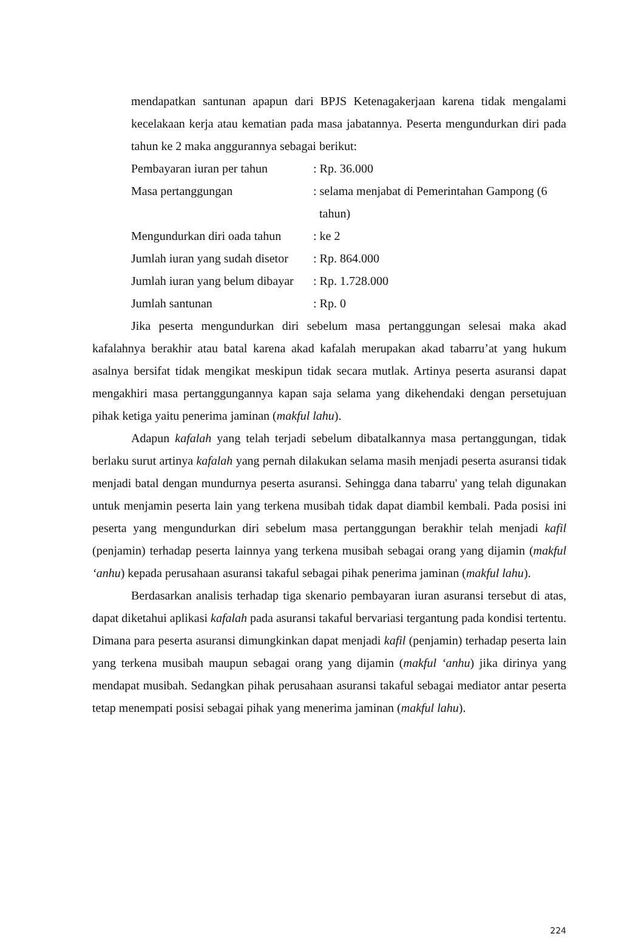mendapatkan santunan apapun dari BPJS Ketenagakerjaan karena tidak mengalami kecelakaan kerja atau kematian pada masa jabatannya. Peserta mengundurkan diri pada tahun ke 2 maka anggurannya sebagai berikut:
| Pembayaran iuran per tahun | : Rp. 36.000 |
| Masa pertanggungan | : selama menjabat di Pemerintahan Gampong (6 tahun) |
| Mengundurkan diri oada tahun | : ke 2 |
| Jumlah iuran yang sudah disetor | : Rp. 864.000 |
| Jumlah iuran yang belum dibayar | : Rp. 1.728.000 |
| Jumlah santunan | : Rp. 0 |
Jika peserta mengundurkan diri sebelum masa pertanggungan selesai maka akad kafalahnya berakhir atau batal karena akad kafalah merupakan akad tabarru’at yang hukum asalnya bersifat tidak mengikat meskipun tidak secara mutlak. Artinya peserta asuransi dapat mengakhiri masa pertanggungannya kapan saja selama yang dikehendaki dengan persetujuan pihak ketiga yaitu penerima jaminan (makful lahu).
Adapun kafalah yang telah terjadi sebelum dibatalkannya masa pertanggungan, tidak berlaku surut artinya kafalah yang pernah dilakukan selama masih menjadi peserta asuransi tidak menjadi batal dengan mundurnya peserta asuransi. Sehingga dana tabarru' yang telah digunakan untuk menjamin peserta lain yang terkena musibah tidak dapat diambil kembali. Pada posisi ini peserta yang mengundurkan diri sebelum masa pertanggungan berakhir telah menjadi kafil (penjamin) terhadap peserta lainnya yang terkena musibah sebagai orang yang dijamin (makful ‘anhu) kepada perusahaan asuransi takaful sebagai pihak penerima jaminan (makful lahu).
Berdasarkan analisis terhadap tiga skenario pembayaran iuran asuransi tersebut di atas, dapat diketahui aplikasi kafalah pada asuransi takaful bervariasi tergantung pada kondisi tertentu. Dimana para peserta asuransi dimungkinkan dapat menjadi kafil (penjamin) terhadap peserta lain yang terkena musibah maupun sebagai orang yang dijamin (makful ‘anhu) jika dirinya yang mendapat musibah. Sedangkan pihak perusahaan asuransi takaful sebagai mediator antar peserta tetap menempati posisi sebagai pihak yang menerima jaminan (makful lahu).
224